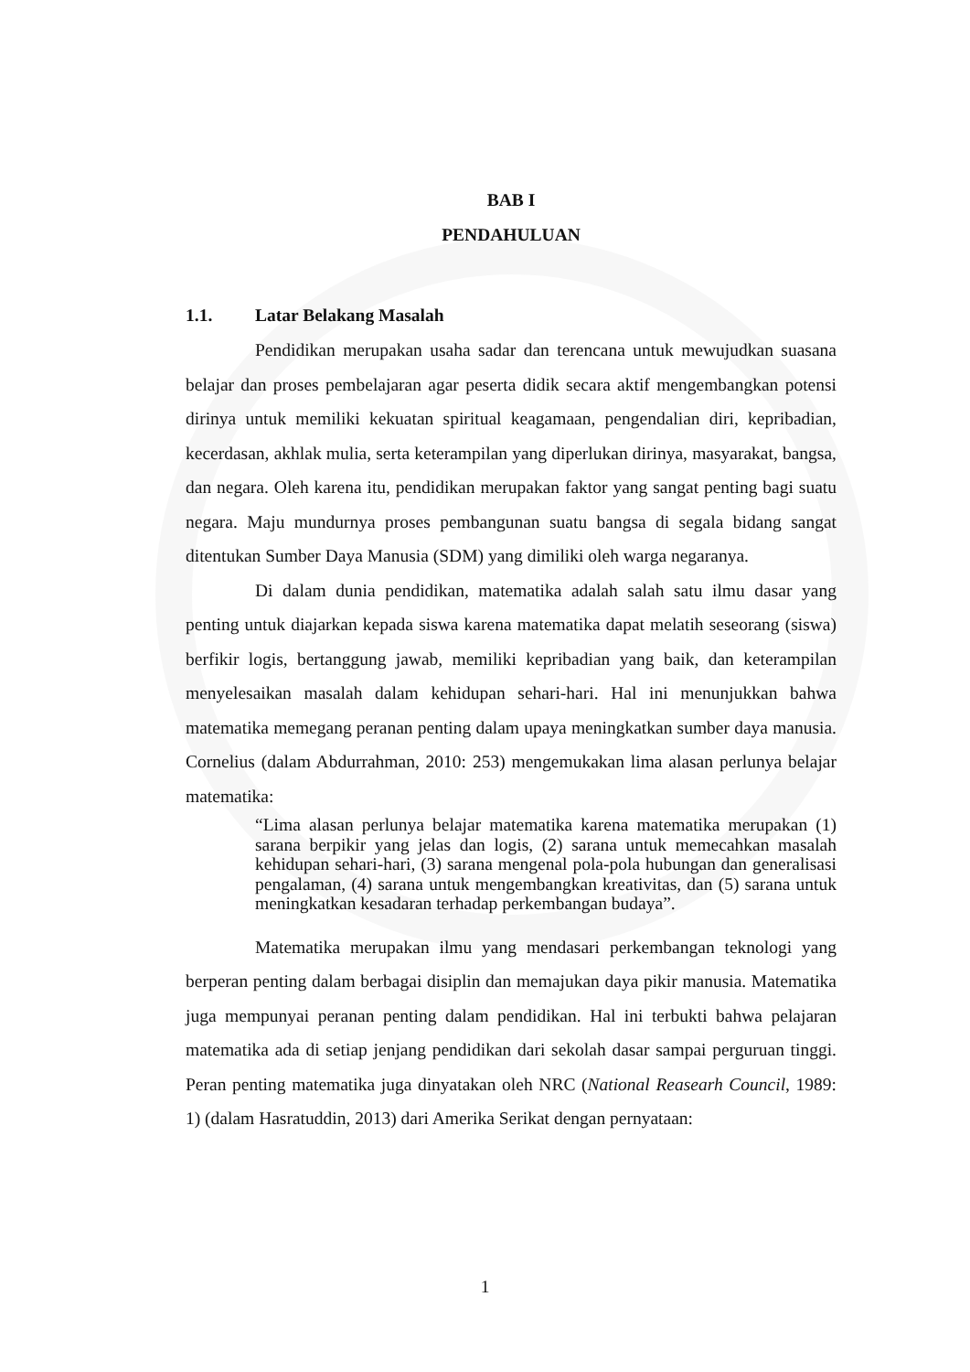BAB I
PENDAHULUAN
1.1. Latar Belakang Masalah
Pendidikan merupakan usaha sadar dan terencana untuk mewujudkan suasana belajar dan proses pembelajaran agar peserta didik secara aktif mengembangkan potensi dirinya untuk memiliki kekuatan spiritual keagamaan, pengendalian diri, kepribadian, kecerdasan, akhlak mulia, serta keterampilan yang diperlukan dirinya, masyarakat, bangsa, dan negara. Oleh karena itu, pendidikan merupakan faktor yang sangat penting bagi suatu negara. Maju mundurnya proses pembangunan suatu bangsa di segala bidang sangat ditentukan Sumber Daya Manusia (SDM) yang dimiliki oleh warga negaranya.
Di dalam dunia pendidikan, matematika adalah salah satu ilmu dasar yang penting untuk diajarkan kepada siswa karena matematika dapat melatih seseorang (siswa) berfikir logis, bertanggung jawab, memiliki kepribadian yang baik, dan keterampilan menyelesaikan masalah dalam kehidupan sehari-hari. Hal ini menunjukkan bahwa matematika memegang peranan penting dalam upaya meningkatkan sumber daya manusia. Cornelius (dalam Abdurrahman, 2010: 253) mengemukakan lima alasan perlunya belajar matematika:
“Lima alasan perlunya belajar matematika karena matematika merupakan (1) sarana berpikir yang jelas dan logis, (2) sarana untuk memecahkan masalah kehidupan sehari-hari, (3) sarana mengenal pola-pola hubungan dan generalisasi pengalaman, (4) sarana untuk mengembangkan kreativitas, dan (5) sarana untuk meningkatkan kesadaran terhadap perkembangan budaya”.
Matematika merupakan ilmu yang mendasari perkembangan teknologi yang berperan penting dalam berbagai disiplin dan memajukan daya pikir manusia. Matematika juga mempunyai peranan penting dalam pendidikan. Hal ini terbukti bahwa pelajaran matematika ada di setiap jenjang pendidikan dari sekolah dasar sampai perguruan tinggi. Peran penting matematika juga dinyatakan oleh NRC (National Reasearh Council, 1989: 1) (dalam Hasratuddin, 2013) dari Amerika Serikat dengan pernyataan:
1